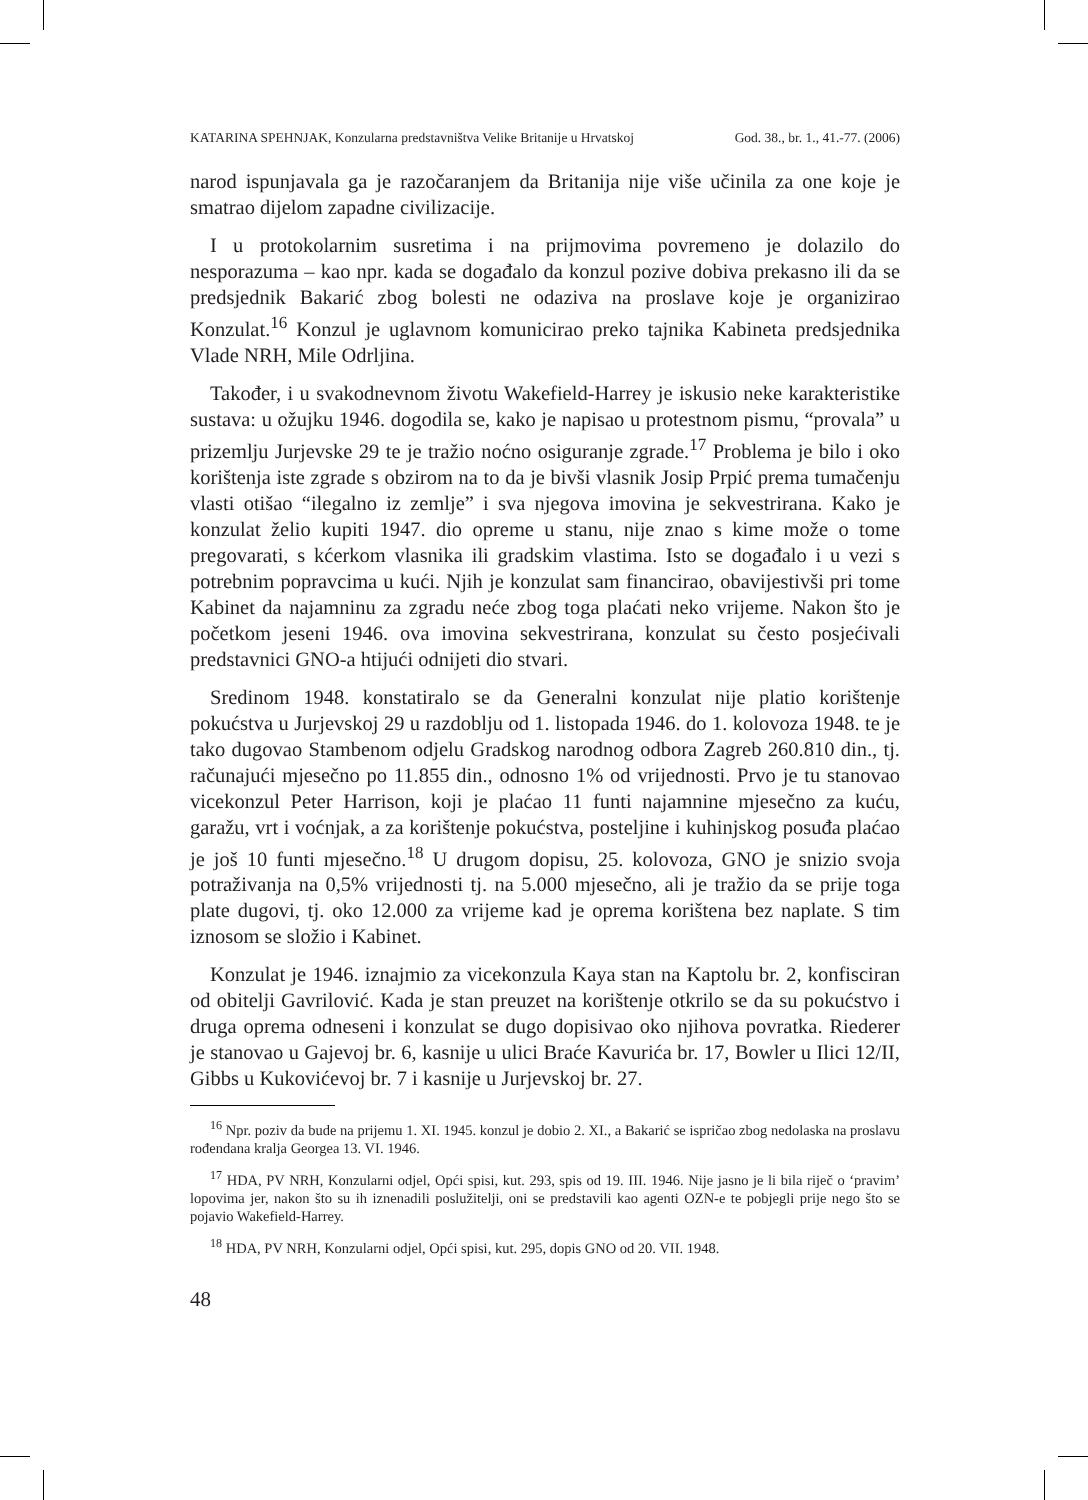KATARINA SPEHNJAK, Konzularna predstavništva Velike Britanije u Hrvatskoj God. 38., br. 1., 41.-77. (2006)
narod ispunjavala ga je razočaranjem da Britanija nije više učinila za one koje je smatrao dijelom zapadne civilizacije.
I u protokolarnim susretima i na prijmovima povremeno je dolazilo do nesporazuma – kao npr. kada se događalo da konzul pozive dobiva prekasno ili da se predsjednik Bakarić zbog bolesti ne odaziva na proslave koje je organizirao Konzulat.<sup>16</sup> Konzul je uglavnom komunicirao preko tajnika Kabineta predsjednika Vlade NRH, Mile Odrljina.
Također, i u svakodnevnom životu Wakefield-Harrey je iskusio neke karakteristike sustava: u ožujku 1946. dogodila se, kako je napisao u protestnom pismu, “provala” u prizemlju Jurjevske 29 te je tražio noćno osiguranje zgrade.<sup>17</sup> Problema je bilo i oko korištenja iste zgrade s obzirom na to da je bivši vlasnik Josip Prpić prema tumačenju vlasti otišao “ilegalno iz zemlje” i sva njegova imovina je sekvestrirana. Kako je konzulat želio kupiti 1947. dio opreme u stanu, nije znao s kime može o tome pregovarati, s kćerkom vlasnika ili gradskim vlastima. Isto se događalo i u vezi s potrebnim popravcima u kući. Njih je konzulat sam financirao, obavijestivši pri tome Kabinet da najamninu za zgradu neće zbog toga plaćati neko vrijeme. Nakon što je početkom jeseni 1946. ova imovina sekvestrirana, konzulat su često posjećivali predstavnici GNO-a htijući odnijeti dio stvari.
Sredinom 1948. konstatiralo se da Generalni konzulat nije platio korištenje pokućstva u Jurjevskoj 29 u razdoblju od 1. listopada 1946. do 1. kolovoza 1948. te je tako dugovao Stambenom odjelu Gradskog narodnog odbora Zagreb 260.810 din., tj. računajući mjesečno po 11.855 din., odnosno 1% od vrijednosti. Prvo je tu stanovao vicekonzul Peter Harrison, koji je plaćao 11 funti najamnine mjesečno za kuću, garažu, vrt i voćnjak, a za korištenje pokućstva, posteljine i kuhinjskog posuđa plaćao je još 10 funti mjesečno.<sup>18</sup> U drugom dopisu, 25. kolovoza, GNO je snizio svoja potraživanja na 0,5% vrijednosti tj. na 5.000 mjesečno, ali je tražio da se prije toga plate dugovi, tj. oko 12.000 za vrijeme kad je oprema korištena bez naplate. S tim iznosom se složio i Kabinet.
Konzulat je 1946. iznajmio za vicekonzula Kaya stan na Kaptolu br. 2, konfisciran od obitelji Gavrilović. Kada je stan preuzet na korištenje otkrilo se da su pokućstvo i druga oprema odneseni i konzulat se dugo dopisivao oko njihova povratka. Riederer je stanovao u Gajevoj br. 6, kasnije u ulici Braće Kavurića br. 17, Bowler u Ilici 12/II, Gibbs u Kukovićevoj br. 7 i kasnije u Jurjevskoj br. 27.
<sup>16</sup> Npr. poziv da bude na prijemu 1. XI. 1945. konzul je dobio 2. XI., a Bakarić se ispričao zbog nedolaska na proslavu rođendana kralja Georgea 13. VI. 1946.
<sup>17</sup> HDA, PV NRH, Konzularni odjel, Opći spisi, kut. 293, spis od 19. III. 1946. Nije jasno je li bila riječ o ‘pravim’ lopovima jer, nakon što su ih iznenadili poslužitelji, oni se predstavili kao agenti OZN-e te pobjegli prije nego što se pojavio Wakefield-Harrey.
<sup>18</sup> HDA, PV NRH, Konzularni odjel, Opći spisi, kut. 295, dopis GNO od 20. VII. 1948.
48